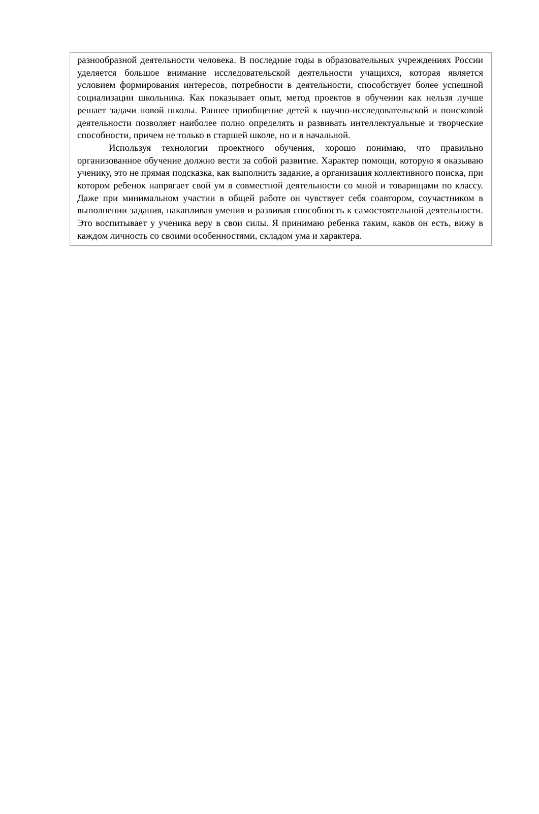разнообразной деятельности человека. В последние годы в образовательных учреждениях России уделяется большое внимание исследовательской деятельности учащихся, которая является условием формирования интересов, потребности в деятельности, способствует более успешной социализации школьника. Как показывает опыт, метод проектов в обучении как нельзя лучше решает задачи новой школы. Раннее приобщение детей к научно-исследовательской и поисковой деятельности позволяет наиболее полно определять и развивать интеллектуальные и творческие способности, причем не только в старшей школе, но и в начальной.
Используя технологии проектного обучения, хорошо понимаю, что правильно организованное обучение должно вести за собой развитие. Характер помощи, которую я оказываю ученику, это не прямая подсказка, как выполнить задание, а организация коллективного поиска, при котором ребенок напрягает свой ум в совместной деятельности со мной и товарищами по классу. Даже при минимальном участии в общей работе он чувствует себя соавтором, соучастником в выполнении задания, накапливая умения и развивая способность к самостоятельной деятельности. Это воспитывает у ученика веру в свои силы. Я принимаю ребенка таким, каков он есть, вижу в каждом личность со своими особенностями, складом ума и характера.